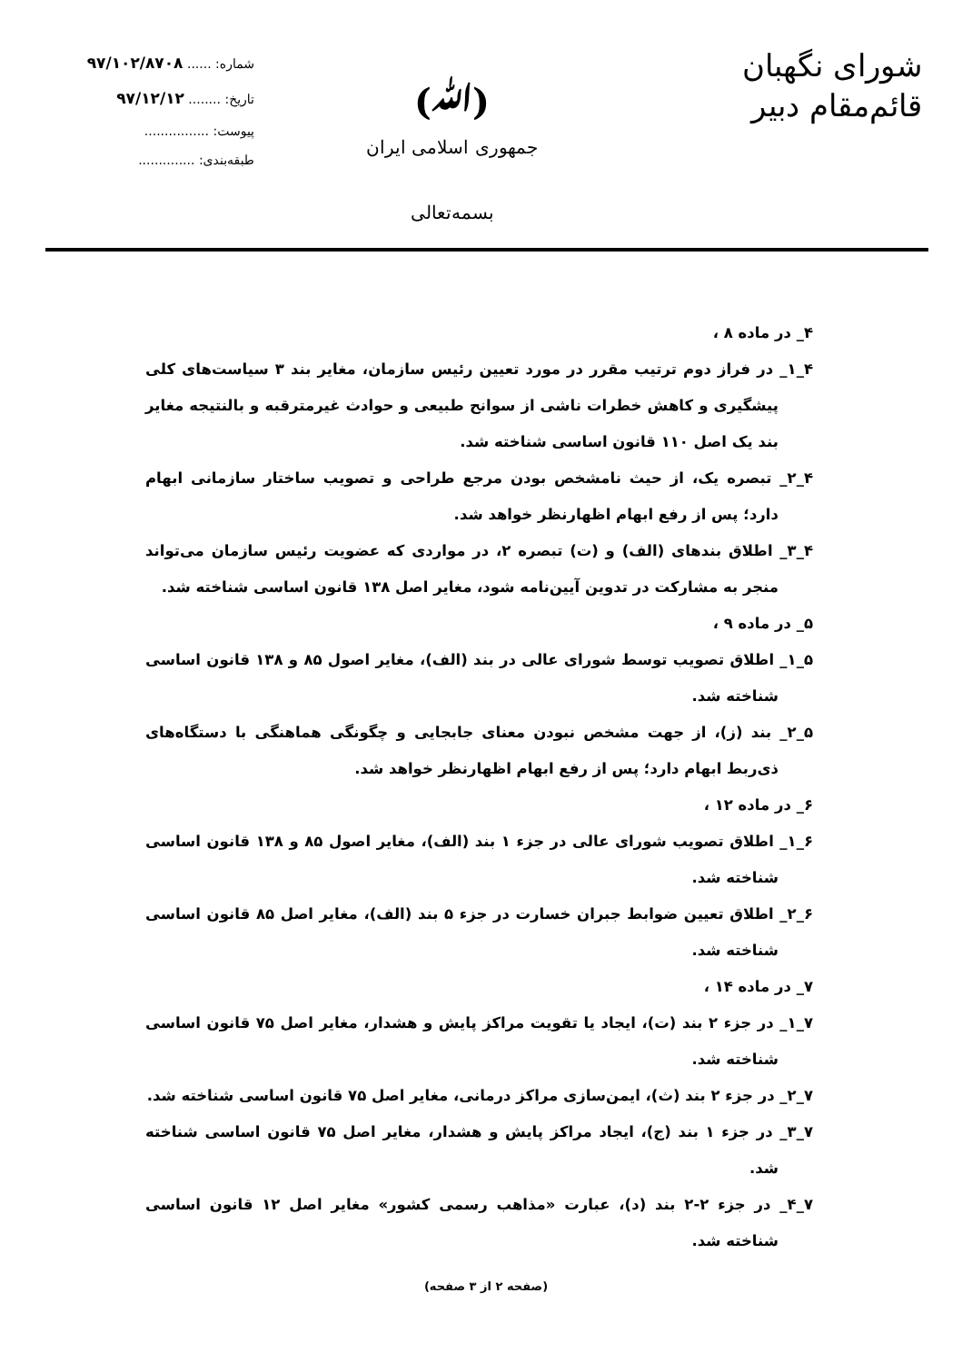شورای نگهبان
قائم‌مقام دبیر
(ﷲ)
جمهوری اسلامی ایران
بسمه‌تعالی
شماره: ...... ۹۷/۱۰۲/۸۷۰۸
تاریخ: ........ ۹۷/۱۲/۱۲
پیوست: ................
طبقه‌بندی: ..............
۴_ در ماده ۸ ،
۴_۱_ در فراز دوم ترتیب مقرر در مورد تعیین رئیس سازمان، مغایر بند ۳ سیاست‌های کلی پیشگیری و کاهش خطرات ناشی از سوانح طبیعی و حوادث غیرمترقبه و بالنتیجه مغایر بند یک اصل ۱۱۰ قانون اساسی شناخته شد.
۴_۲_ تبصره یک، از حیث نامشخص بودن مرجع طراحی و تصویب ساختار سازمانی ابهام دارد؛ پس از رفع ابهام اظهارنظر خواهد شد.
۴_۳_ اطلاق بندهای (الف) و (ت) تبصره ۲، در مواردی که عضویت رئیس سازمان می‌تواند منجر به مشارکت در تدوین آیین‌نامه شود، مغایر اصل ۱۳۸ قانون اساسی شناخته شد.
۵_ در ماده ۹ ،
۵_۱_ اطلاق تصویب توسط شورای عالی در بند (الف)، مغایر اصول ۸۵ و ۱۳۸ قانون اساسی شناخته شد.
۵_۲_ بند (ز)، از جهت مشخص نبودن معنای جابجایی و چگونگی هماهنگی با دستگاه‌های ذی‌ربط ابهام دارد؛ پس از رفع ابهام اظهارنظر خواهد شد.
۶_ در ماده ۱۲ ،
۶_۱_ اطلاق تصویب شورای عالی در جزء ۱ بند (الف)، مغایر اصول ۸۵ و ۱۳۸ قانون اساسی شناخته شد.
۶_۲_ اطلاق تعیین ضوابط جبران خسارت در جزء ۵ بند (الف)، مغایر اصل ۸۵ قانون اساسی شناخته شد.
۷_ در ماده ۱۴ ،
۷_۱_ در جزء ۲ بند (ت)، ایجاد یا تقویت مراکز پایش و هشدار، مغایر اصل ۷۵ قانون اساسی شناخته شد.
۷_۲_ در جزء ۲ بند (ث)، ایمن‌سازی مراکز درمانی، مغایر اصل ۷۵ قانون اساسی شناخته شد.
۷_۳_ در جزء ۱ بند (ج)، ایجاد مراکز پایش و هشدار، مغایر اصل ۷۵ قانون اساسی شناخته شد.
۷_۴_ در جزء ۲-۲ بند (د)، عبارت «مذاهب رسمی کشور» مغایر اصل ۱۲ قانون اساسی شناخته شد.
(صفحه ۲ از ۳ صفحه)